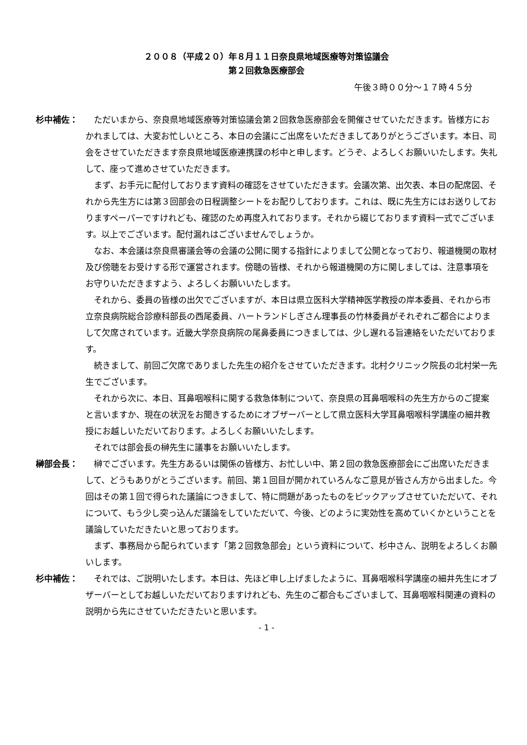２００８（平成２０）年８月１１日奈良県地域医療等対策協議会
第２回救急医療部会
午後３時００分～１７時４５分
杉中補佐： ただいまから、奈良県地域医療等対策協議会第２回救急医療部会を開催させていただきます。皆様方におかれましては、大変お忙しいところ、本日の会議にご出席をいただきましてありがとうございます。本日、司会をさせていただきます奈良県地域医療連携課の杉中と申します。どうぞ、よろしくお願いいたします。失礼して、座って進めさせていただきます。
まず、お手元に配付しております資料の確認をさせていただきます。会議次第、出欠表、本日の配席図、それから先生方には第３回部会の日程調整シートをお配りしております。これは、既に先生方にはお送りしておりますペーパーですけれども、確認のため再度入れております。それから綴じております資料一式でございます。以上でございます。配付漏れはございませんでしょうか。
なお、本会議は奈良県審議会等の会議の公開に関する指針によりまして公開となっており、報道機関の取材及び傍聴をお受けする形で運営されます。傍聴の皆様、それから報道機関の方に関しましては、注意事項をお守りいただきますよう、よろしくお願いいたします。
それから、委員の皆様の出欠でございますが、本日は県立医科大学精神医学教授の岸本委員、それから市立奈良病院総合診療科部長の西尾委員、ハートランドしぎさん理事長の竹林委員がそれぞれご都合によりまして欠席されています。近畿大学奈良病院の尾鼻委員につきましては、少し遅れる旨連絡をいただいております。
続きまして、前回ご欠席でありました先生の紹介をさせていただきます。北村クリニック院長の北村栄一先生でございます。
それから次に、本日、耳鼻咽喉科に関する救急体制について、奈良県の耳鼻咽喉科の先生方からのご提案と言いますか、現在の状況をお聞きするためにオブザーバーとして県立医科大学耳鼻咽喉科学講座の細井教授にお越しいただいております。よろしくお願いいたします。
それでは部会長の榊先生に議事をお願いいたします。
榊部会長： 榊でございます。先生方あるいは関係の皆様方、お忙しい中、第２回の救急医療部会にご出席いただきまして、どうもありがとうございます。前回、第１回目が開かれていろんなご意見が皆さん方から出ました。今回はその第１回で得られた議論につきまして、特に問題があったものをピックアップさせていただいて、それについて、もう少し突っ込んだ議論をしていただいて、今後、どのように実効性を高めていくかということを議論していただきたいと思っております。
まず、事務局から配られています「第２回救急部会」という資料について、杉中さん、説明をよろしくお願いします。
杉中補佐： それでは、ご説明いたします。本日は、先ほど申し上げましたように、耳鼻咽喉科学講座の細井先生にオブザーバーとしてお越しいただいておりますけれども、先生のご都合もございまして、耳鼻咽喉科関連の資料の説明から先にさせていただきたいと思います。
- 1 -